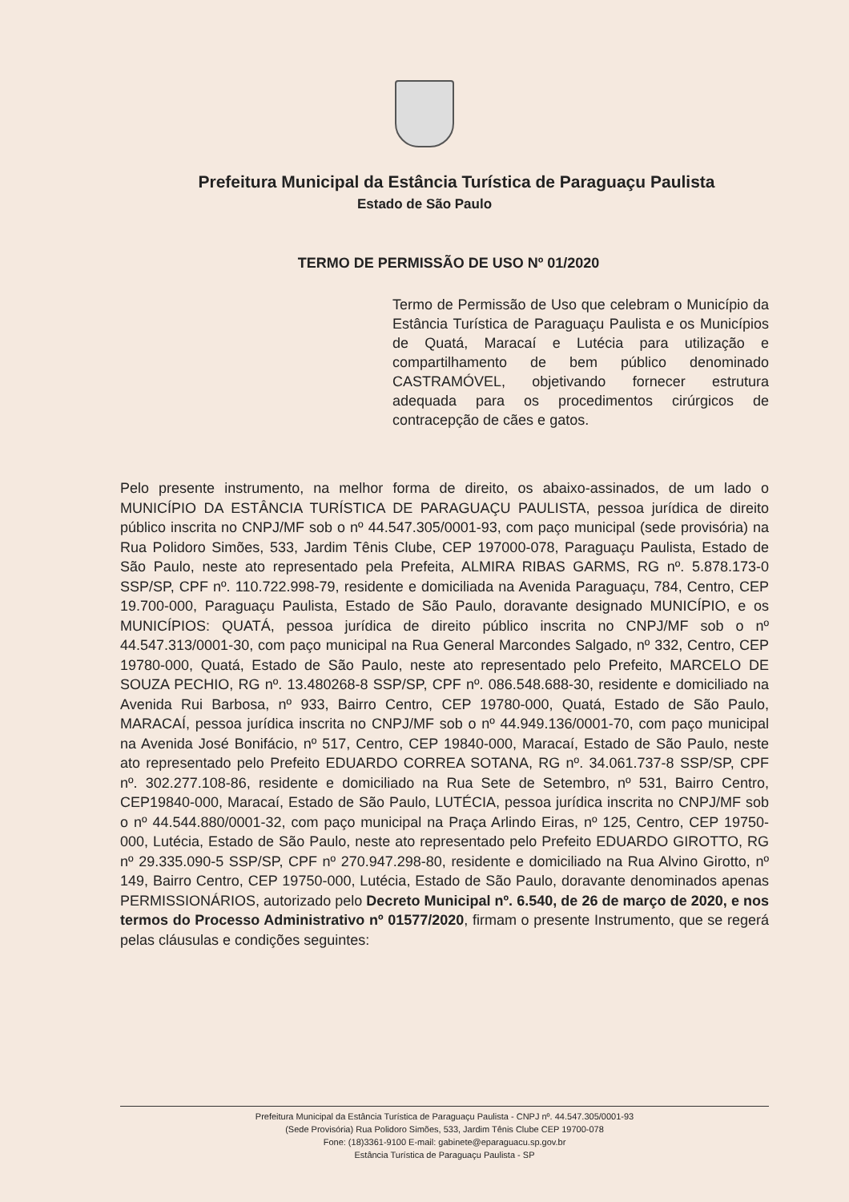Prefeitura Municipal da Estância Turística de Paraguaçu Paulista
Estado de São Paulo
TERMO DE PERMISSÃO DE USO Nº 01/2020
Termo de Permissão de Uso que celebram o Município da Estância Turística de Paraguaçu Paulista e os Municípios de Quatá, Maracaí e Lutécia para utilização e compartilhamento de bem público denominado CASTRAMÓVEL, objetivando fornecer estrutura adequada para os procedimentos cirúrgicos de contracepção de cães e gatos.
Pelo presente instrumento, na melhor forma de direito, os abaixo-assinados, de um lado o MUNICÍPIO DA ESTÂNCIA TURÍSTICA DE PARAGUAÇU PAULISTA, pessoa jurídica de direito público inscrita no CNPJ/MF sob o nº 44.547.305/0001-93, com paço municipal (sede provisória) na Rua Polidoro Simões, 533, Jardim Tênis Clube, CEP 197000-078, Paraguaçu Paulista, Estado de São Paulo, neste ato representado pela Prefeita, ALMIRA RIBAS GARMS, RG nº. 5.878.173-0 SSP/SP, CPF nº. 110.722.998-79, residente e domiciliada na Avenida Paraguaçu, 784, Centro, CEP 19.700-000, Paraguaçu Paulista, Estado de São Paulo, doravante designado MUNICÍPIO, e os MUNICÍPIOS: QUATÁ, pessoa jurídica de direito público inscrita no CNPJ/MF sob o nº 44.547.313/0001-30, com paço municipal na Rua General Marcondes Salgado, nº 332, Centro, CEP 19780-000, Quatá, Estado de São Paulo, neste ato representado pelo Prefeito, MARCELO DE SOUZA PECHIO, RG nº. 13.480268-8 SSP/SP, CPF nº. 086.548.688-30, residente e domiciliado na Avenida Rui Barbosa, nº 933, Bairro Centro, CEP 19780-000, Quatá, Estado de São Paulo, MARACAÍ, pessoa jurídica inscrita no CNPJ/MF sob o nº 44.949.136/0001-70, com paço municipal na Avenida José Bonifácio, nº 517, Centro, CEP 19840-000, Maracaí, Estado de São Paulo, neste ato representado pelo Prefeito EDUARDO CORREA SOTANA, RG nº. 34.061.737-8 SSP/SP, CPF nº. 302.277.108-86, residente e domiciliado na Rua Sete de Setembro, nº 531, Bairro Centro, CEP19840-000, Maracaí, Estado de São Paulo, LUTÉCIA, pessoa jurídica inscrita no CNPJ/MF sob o nº 44.544.880/0001-32, com paço municipal na Praça Arlindo Eiras, nº 125, Centro, CEP 19750-000, Lutécia, Estado de São Paulo, neste ato representado pelo Prefeito EDUARDO GIROTTO, RG nº 29.335.090-5 SSP/SP, CPF nº 270.947.298-80, residente e domiciliado na Rua Alvino Girotto, nº 149, Bairro Centro, CEP 19750-000, Lutécia, Estado de São Paulo, doravante denominados apenas PERMISSIONÁRIOS, autorizado pelo Decreto Municipal nº. 6.540, de 26 de março de 2020, e nos termos do Processo Administrativo nº 01577/2020, firmam o presente Instrumento, que se regerá pelas cláusulas e condições seguintes:
Prefeitura Municipal da Estância Turística de Paraguaçu Paulista - CNPJ nº. 44.547.305/0001-93
(Sede Provisória) Rua Polidoro Simões, 533, Jardim Tênis Clube CEP 19700-078
Fone: (18)3361-9100 E-mail: gabinete@eparaguacu.sp.gov.br
Estância Turística de Paraguaçu Paulista - SP